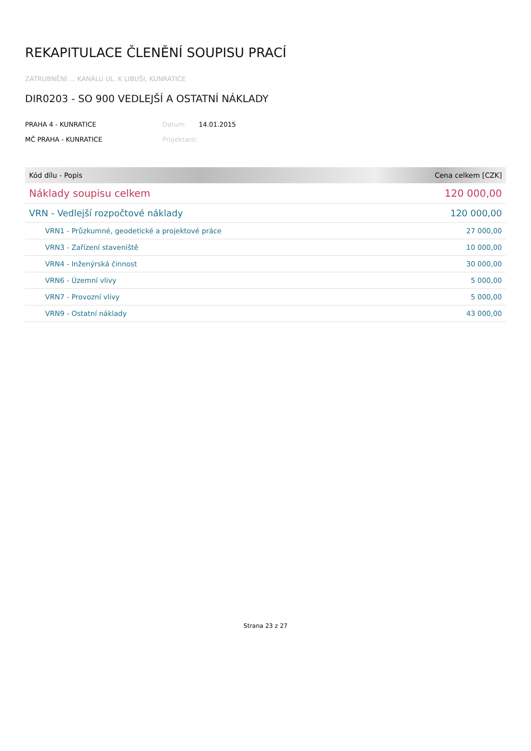REKAPITULACE ČLENĚNÍ SOUPISU PRACÍ
ZATRUBNĚNÍ ... KANÁLU UL. K LIBUŠI, KUNRATICE
DIR0203 - SO 900 VEDLEJŠÍ A OSTATNÍ NÁKLADY
PRAHA 4 - KUNRATICE
MČ PRAHA - KUNRATICE
Datum: 14.01.2015
Projektant:
| Kód dílu - Popis | Cena celkem [CZK] |
| --- | --- |
| Náklady soupisu celkem | 120 000,00 |
| VRN - Vedlejší rozpočtové náklady | 120 000,00 |
| VRN1 - Průzkumné, geodetické a projektové práce | 27 000,00 |
| VRN3 - Zařízení staveniště | 10 000,00 |
| VRN4 - Inženýrská činnost | 30 000,00 |
| VRN6 - Územní vlivy | 5 000,00 |
| VRN7 - Provozní vlivy | 5 000,00 |
| VRN9 - Ostatní náklady | 43 000,00 |
Strana 23 z 27